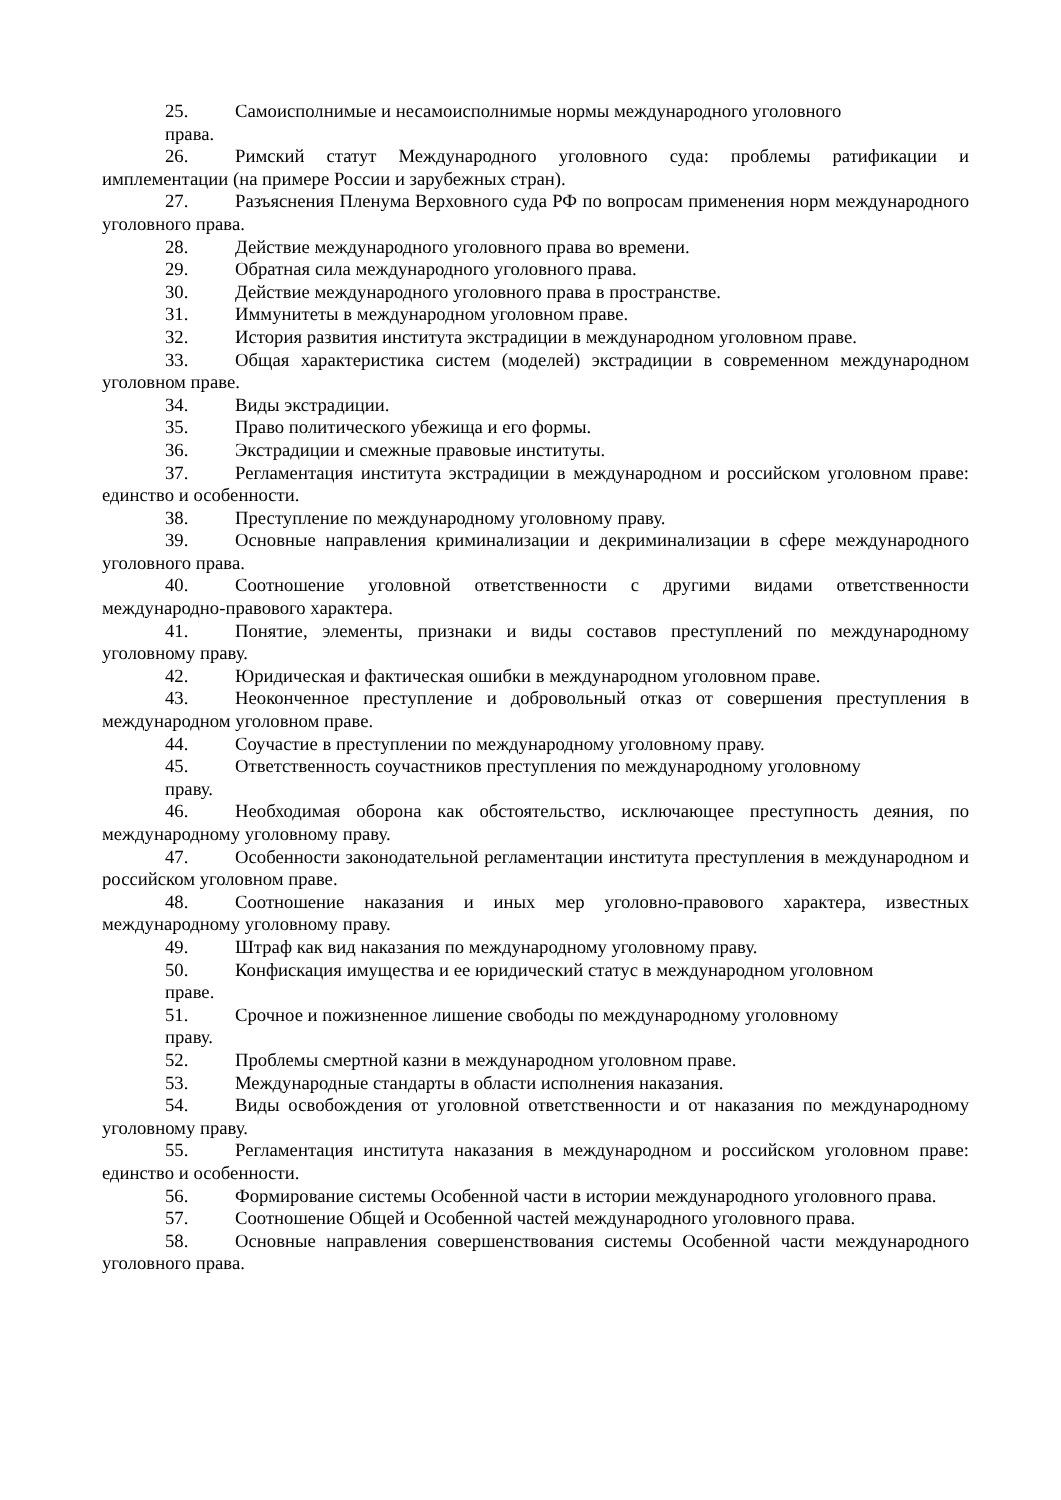25. Самоисполнимые и несамоисполнимые нормы международного уголовного
права.
26. Римский статут Международного уголовного суда: проблемы ратификации и имплементации (на примере России и зарубежных стран).
27. Разъяснения Пленума Верховного суда РФ по вопросам применения норм международного уголовного права.
28. Действие международного уголовного права во времени.
29. Обратная сила международного уголовного права.
30. Действие международного уголовного права в пространстве.
31. Иммунитеты в международном уголовном праве.
32. История развития института экстрадиции в международном уголовном праве.
33. Общая характеристика систем (моделей) экстрадиции в современном международном уголовном праве.
34. Виды экстрадиции.
35. Право политического убежища и его формы.
36. Экстрадиции и смежные правовые институты.
37. Регламентация института экстрадиции в международном и российском уголовном праве: единство и особенности.
38. Преступление по международному уголовному праву.
39. Основные направления криминализации и декриминализации в сфере международного уголовного права.
40. Соотношение уголовной ответственности с другими видами ответственности международно-правового характера.
41. Понятие, элементы, признаки и виды составов преступлений по международному уголовному праву.
42. Юридическая и фактическая ошибки в международном уголовном праве.
43. Неоконченное преступление и добровольный отказ от совершения преступления в международном уголовном праве.
44. Соучастие в преступлении по международному уголовному праву.
45. Ответственность соучастников преступления по международному уголовному
праву.
46. Необходимая оборона как обстоятельство, исключающее преступность деяния, по международному уголовному праву.
47. Особенности законодательной регламентации института преступления в международном и российском уголовном праве.
48. Соотношение наказания и иных мер уголовно-правового характера, известных международному уголовному праву.
49. Штраф как вид наказания по международному уголовному праву.
50. Конфискация имущества и ее юридический статус в международном уголовном
праве.
51. Срочное и пожизненное лишение свободы по международному уголовному
праву.
52. Проблемы смертной казни в международном уголовном праве.
53. Международные стандарты в области исполнения наказания.
54. Виды освобождения от уголовной ответственности и от наказания по международному уголовному праву.
55. Регламентация института наказания в международном и российском уголовном праве: единство и особенности.
56. Формирование системы Особенной части в истории международного уголовного права.
57. Соотношение Общей и Особенной частей международного уголовного права.
58. Основные направления совершенствования системы Особенной части международного уголовного права.